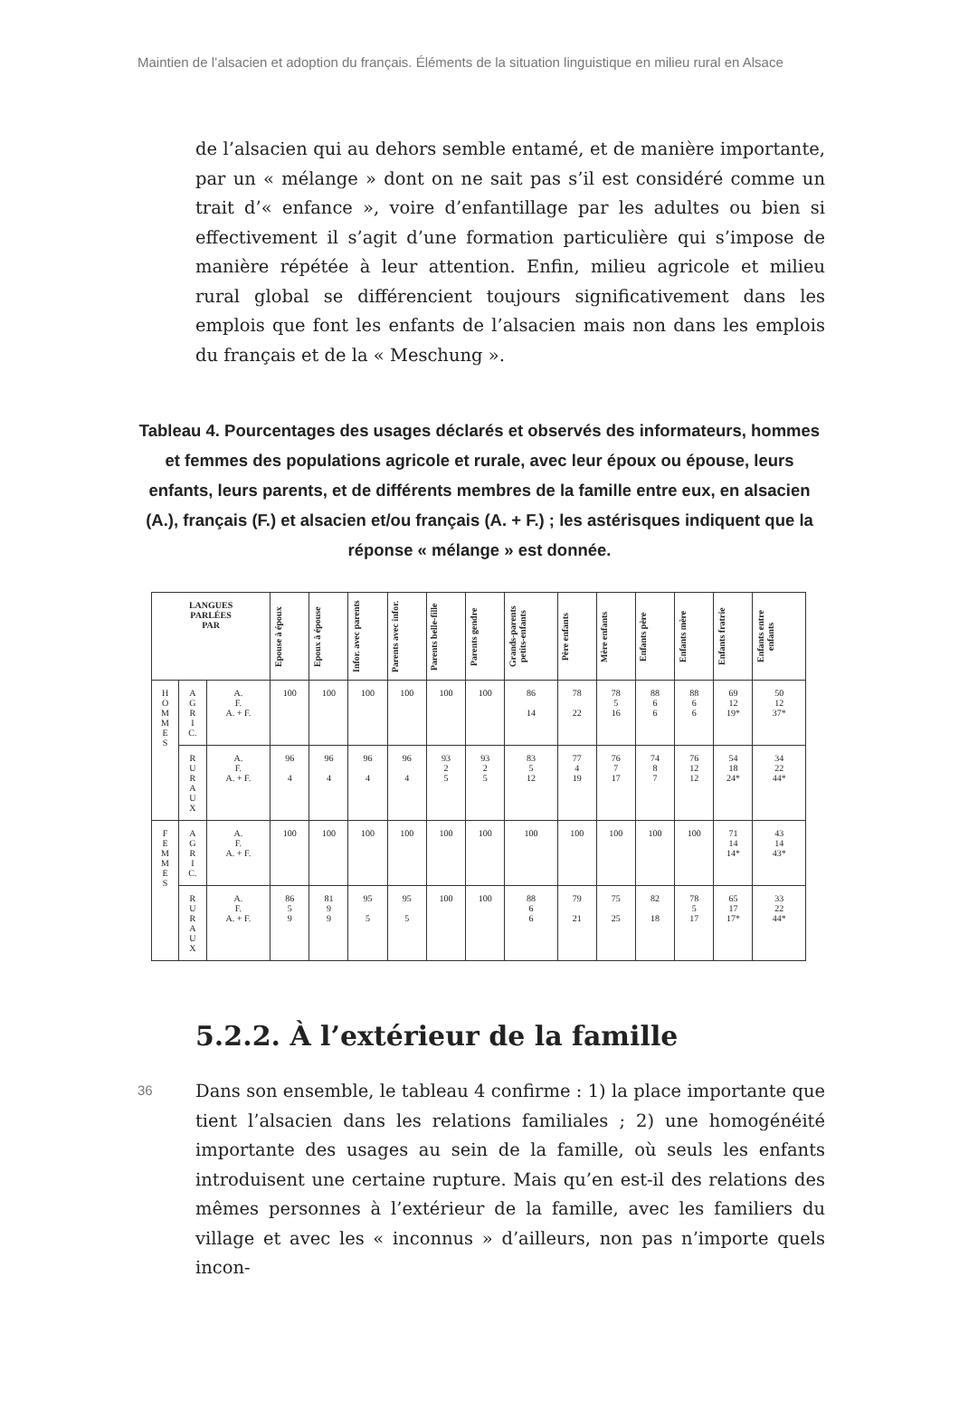Maintien de l’alsacien et adoption du français. Éléments de la situation linguistique en milieu rural en Alsace
de l’alsacien qui au dehors semble entamé, et de manière importante, par un « mélange » dont on ne sait pas s’il est considéré comme un trait d’« enfance », voire d’enfantillage par les adultes ou bien si effectivement il s’agit d’une formation particulière qui s’impose de manière répétée à leur attention. Enfin, milieu agricole et milieu rural global se différencient toujours significativement dans les emplois que font les enfants de l’alsacien mais non dans les emplois du français et de la « Meschung ».
Tableau 4. Pourcentages des usages déclarés et observés des informateurs, hommes et femmes des populations agricole et rurale, avec leur époux ou épouse, leurs enfants, leurs parents, et de différents membres de la famille entre eux, en alsacien (A.), français (F.) et alsacien et/ou français (A. + F.) ; les astérisques indiquent que la réponse « mélange » est donnée.
| LANGUES PARLÉES PAR | | | Epouse à époux | Epoux à épouse | Infor. avec parents | Parents avec infor. | Parents belle-fille | Parents gendre | Grands-parents petits-enfants | Père enfants | Mère enfants | Enfants père | Enfants mère | Enfants fratrie | Enfants entre enfants |
| --- | --- | --- | --- | --- | --- | --- | --- | --- | --- | --- | --- | --- | --- | --- | --- |
| H O M M E S | A G R I C. | A. F. A. + F. | 100 | 100 | 100 | 100 | 100 | 100 | 86 14 | 78 22 | 78 5 16 | 88 6 6 | 88 6 6 | 69 12 19* | 50 12 37* |
| | R U R A U X | A. F. A. + F. | 96 4 | 96 4 | 96 4 | 96 4 | 93 2 5 | 93 2 5 | 83 5 12 | 77 4 19 | 76 7 17 | 74 8 7 | 76 12 12 | 54 18 24* | 34 22 44* |
| F E M M E S | A G R I C. | A. F. A. + F. | 100 | 100 | 100 | 100 | 100 | 100 | 100 | 100 | 100 | 100 | 100 | 71 14 14* | 43 14 43* |
| | R U R A U X | A. F. A. + F. | 86 5 9 | 81 9 9 | 95 5 | 95 5 | 100 | 100 | 88 6 6 | 79 21 | 75 25 | 82 18 | 78 5 17 | 65 17 17* | 33 22 44* |
5.2.2. À l’extérieur de la famille
36
Dans son ensemble, le tableau 4 confirme : 1) la place importante que tient l’alsacien dans les relations familiales ; 2) une homogénéité importante des usages au sein de la famille, où seuls les enfants introduisent une certaine rupture. Mais qu’en est-il des relations des mêmes personnes à l’extérieur de la famille, avec les familiers du village et avec les « inconnus » d’ailleurs, non pas n’importe quels incon-